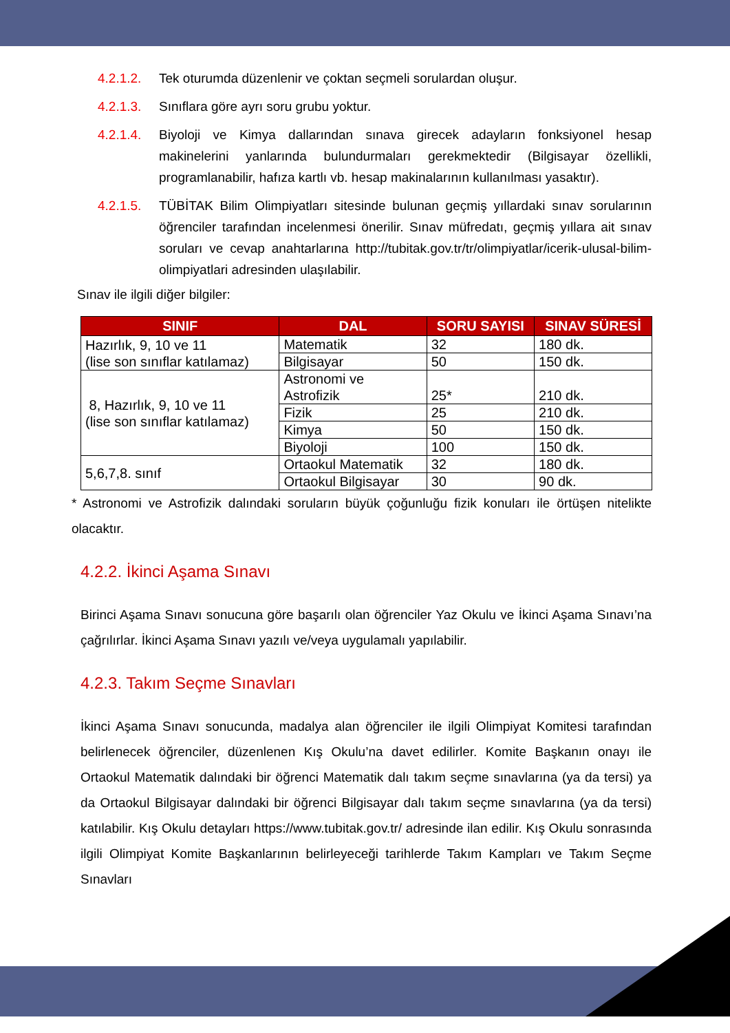4.2.1.2. Tek oturumda düzenlenir ve çoktan seçmeli sorulardan oluşur.
4.2.1.3. Sınıflara göre ayrı soru grubu yoktur.
4.2.1.4. Biyoloji ve Kimya dallarından sınava girecek adayların fonksiyonel hesap makinelerini yanlarında bulundurmaları gerekmektedir (Bilgisayar özellikli, programlanabilir, hafıza kartlı vb. hesap makinalarının kullanılması yasaktır).
4.2.1.5. TÜBİTAK Bilim Olimpiyatları sitesinde bulunan geçmiş yıllardaki sınav sorularının öğrenciler tarafından incelenmesi önerilir. Sınav müfredatı, geçmiş yıllara ait sınav soruları ve cevap anahtarlarına http://tubitak.gov.tr/tr/olimpiyatlar/icerik-ulusal-bilim-olimpiyatlari adresinden ulaşılabilir.
Sınav ile ilgili diğer bilgiler:
| SINIF | DAL | SORU SAYISI | SINAV SÜRESİ |
| --- | --- | --- | --- |
| Hazırlık, 9, 10 ve 11 (lise son sınıflar katılamaz) | Matematik | 32 | 180 dk. |
| | Bilgisayar | 50 | 150 dk. |
| 8, Hazırlık, 9, 10 ve 11 (lise son sınıflar katılamaz) | Astronomi ve Astrofizik | 25* | 210 dk. |
| | Fizik | 25 | 210 dk. |
| | Kimya | 50 | 150 dk. |
| | Biyoloji | 100 | 150 dk. |
| 5,6,7,8. sınıf | Ortaokul Matematik | 32 | 180 dk. |
| | Ortaokul Bilgisayar | 30 | 90 dk. |
* Astronomi ve Astrofizik dalındaki soruların büyük çoğunluğu fizik konuları ile örtüşen nitelikte olacaktır.
4.2.2. İkinci Aşama Sınavı
Birinci Aşama Sınavı sonucuna göre başarılı olan öğrenciler Yaz Okulu ve İkinci Aşama Sınavı’na çağrılırlar. İkinci Aşama Sınavı yazılı ve/veya uygulamalı yapılabilir.
4.2.3. Takım Seçme Sınavları
İkinci Aşama Sınavı sonucunda, madalya alan öğrenciler ile ilgili Olimpiyat Komitesi tarafından belirlenecek öğrenciler, düzenlenen Kış Okulu’na davet edilirler. Komite Başkanın onayı ile Ortaokul Matematik dalındaki bir öğrenci Matematik dalı takım seçme sınavlarına (ya da tersi) ya da Ortaokul Bilgisayar dalındaki bir öğrenci Bilgisayar dalı takım seçme sınavlarına (ya da tersi) katılabilir. Kış Okulu detayları https://www.tubitak.gov.tr/ adresinde ilan edilir. Kış Okulu sonrasında ilgili Olimpiyat Komite Başkanlarının belirleyeceği tarihlerde Takım Kampları ve Takım Seçme Sınavları